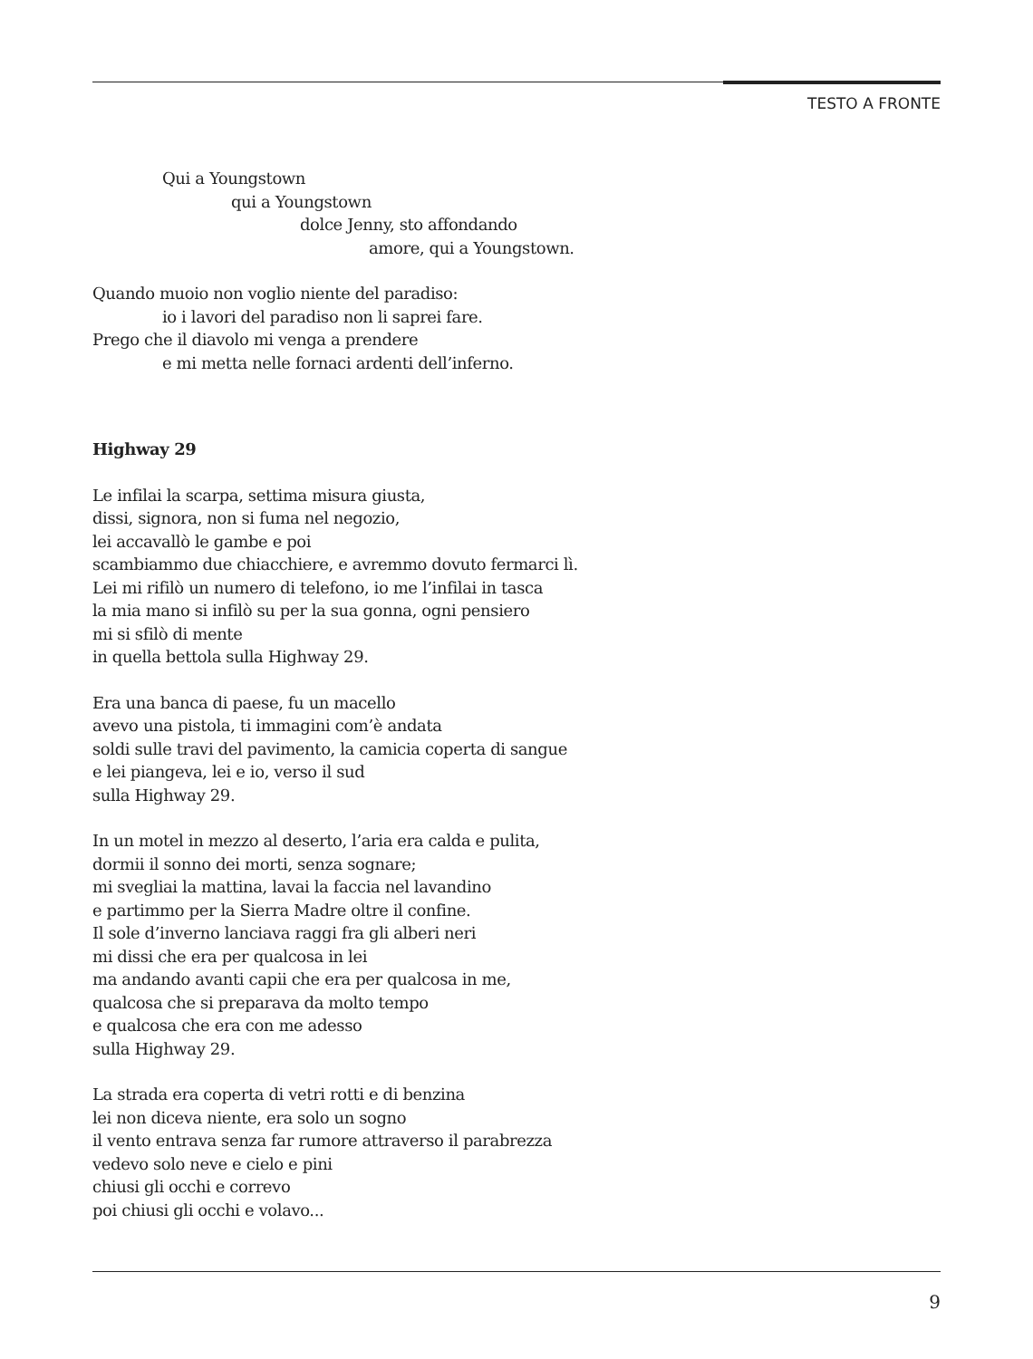TESTO A FRONTE
Qui a Youngstown
qui a Youngstown
dolce Jenny, sto affondando
amore, qui a Youngstown.
Quando muoio non voglio niente del paradiso:
io i lavori del paradiso non li saprei fare.
Prego che il diavolo mi venga a prendere
e mi metta nelle fornaci ardenti dell’inferno.
Highway 29
Le infilai la scarpa, settima misura giusta,
dissi, signora, non si fuma nel negozio,
lei accavallò le gambe e poi
scambiammo due chiacchiere, e avremmo dovuto fermarci lì.
Lei mi rifilò un numero di telefono, io me l’infilai in tasca
la mia mano si infilò su per la sua gonna, ogni pensiero
mi si sfilò di mente
in quella bettola sulla Highway 29.
Era una banca di paese, fu un macello
avevo una pistola, ti immagini com’è andata
soldi sulle travi del pavimento, la camicia coperta di sangue
e lei piangeva, lei e io, verso il sud
sulla Highway 29.
In un motel in mezzo al deserto, l’aria era calda e pulita,
dormii il sonno dei morti, senza sognare;
mi svegliai la mattina, lavai la faccia nel lavandino
e partimmo per la Sierra Madre oltre il confine.
Il sole d’inverno lanciava raggi fra gli alberi neri
mi dissi che era per qualcosa in lei
ma andando avanti capii che era per qualcosa in me,
qualcosa che si preparava da molto tempo
e qualcosa che era con me adesso
sulla Highway 29.
La strada era coperta di vetri rotti e di benzina
lei non diceva niente, era solo un sogno
il vento entrava senza far rumore attraverso il parabrezza
vedevo solo neve e cielo e pini
chiusi gli occhi e correvo
poi chiusi gli occhi e volavo...
9